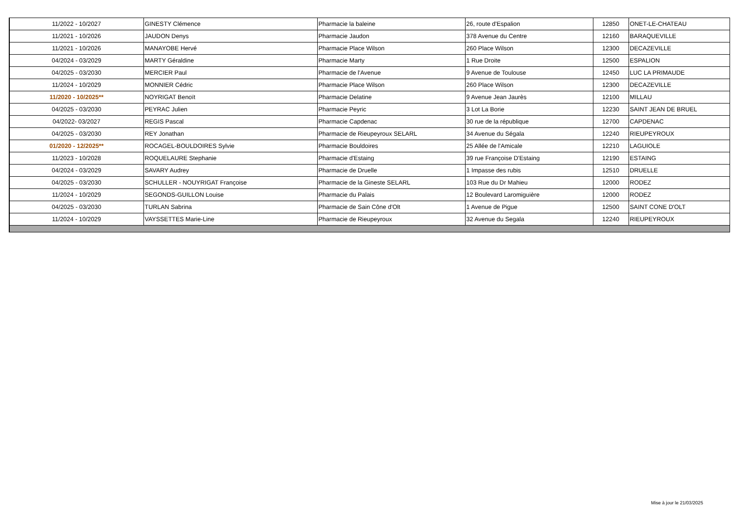| 11/2022 - 10/2027 | GINESTY Clémence | Pharmacie la baleine | 26, route d'Espalion | 12850 | ONET-LE-CHATEAU |
| 11/2021 - 10/2026 | JAUDON Denys | Pharmacie Jaudon | 378 Avenue du Centre | 12160 | BARAQUEVILLE |
| 11/2021 - 10/2026 | MANAYOBE Hervé | Pharmacie Place Wilson | 260 Place Wilson | 12300 | DECAZEVILLE |
| 04/2024 - 03/2029 | MARTY Géraldine | Pharmacie Marty | 1 Rue Droite | 12500 | ESPALION |
| 04/2025 - 03/2030 | MERCIER Paul | Pharmacie de l'Avenue | 9 Avenue de Toulouse | 12450 | LUC LA PRIMAUDE |
| 11/2024 - 10/2029 | MONNIER Cédric | Pharmacie Place Wilson | 260 Place Wilson | 12300 | DECAZEVILLE |
| 11/2020 - 10/2025** | NOYRIGAT Benoït | Pharmacie Delatine | 9 Avenue Jean Jaurès | 12100 | MILLAU |
| 04/2025 - 03/2030 | PEYRAC Julien | Pharmacie Peyric | 3 Lot La Borie | 12230 | SAINT JEAN DE BRUEL |
| 04/2022- 03/2027 | REGIS Pascal | Pharmacie Capdenac | 30 rue de la république | 12700 | CAPDENAC |
| 04/2025 - 03/2030 | REY Jonathan | Pharmacie de Rieupeyroux SELARL | 34 Avenue du Ségala | 12240 | RIEUPEYROUX |
| 01/2020 - 12/2025** | ROCAGEL-BOULDOIRES Sylvie | Pharmacie Bouldoires | 25 Allée de l'Amicale | 12210 | LAGUIOLE |
| 11/2023 - 10/2028 | ROQUELAURE Stephanie | Pharmacie d'Estaing | 39 rue Françoise D'Estaing | 12190 | ESTAING |
| 04/2024 - 03/2029 | SAVARY Audrey | Pharmacie de Druelle | 1 Impasse des rubis | 12510 | DRUELLE |
| 04/2025 - 03/2030 | SCHULLER - NOUYRIGAT Françoise | Pharmacie de la Gineste SELARL | 103 Rue du Dr Mahieu | 12000 | RODEZ |
| 11/2024 - 10/2029 | SEGONDS-GUILLON Louise | Pharmacie du Palais | 12 Boulevard Laromiguière | 12000 | RODEZ |
| 04/2025 - 03/2030 | TURLAN Sabrina | Pharmacie de Sain Cône d'Olt | 1 Avenue de Pigue | 12500 | SAINT CONE D'OLT |
| 11/2024 - 10/2029 | VAYSSETTES Marie-Line | Pharmacie de Rieupeyroux | 32 Avenue du Segala | 12240 | RIEUPEYROUX |
Mise à jour le 21/03/2025